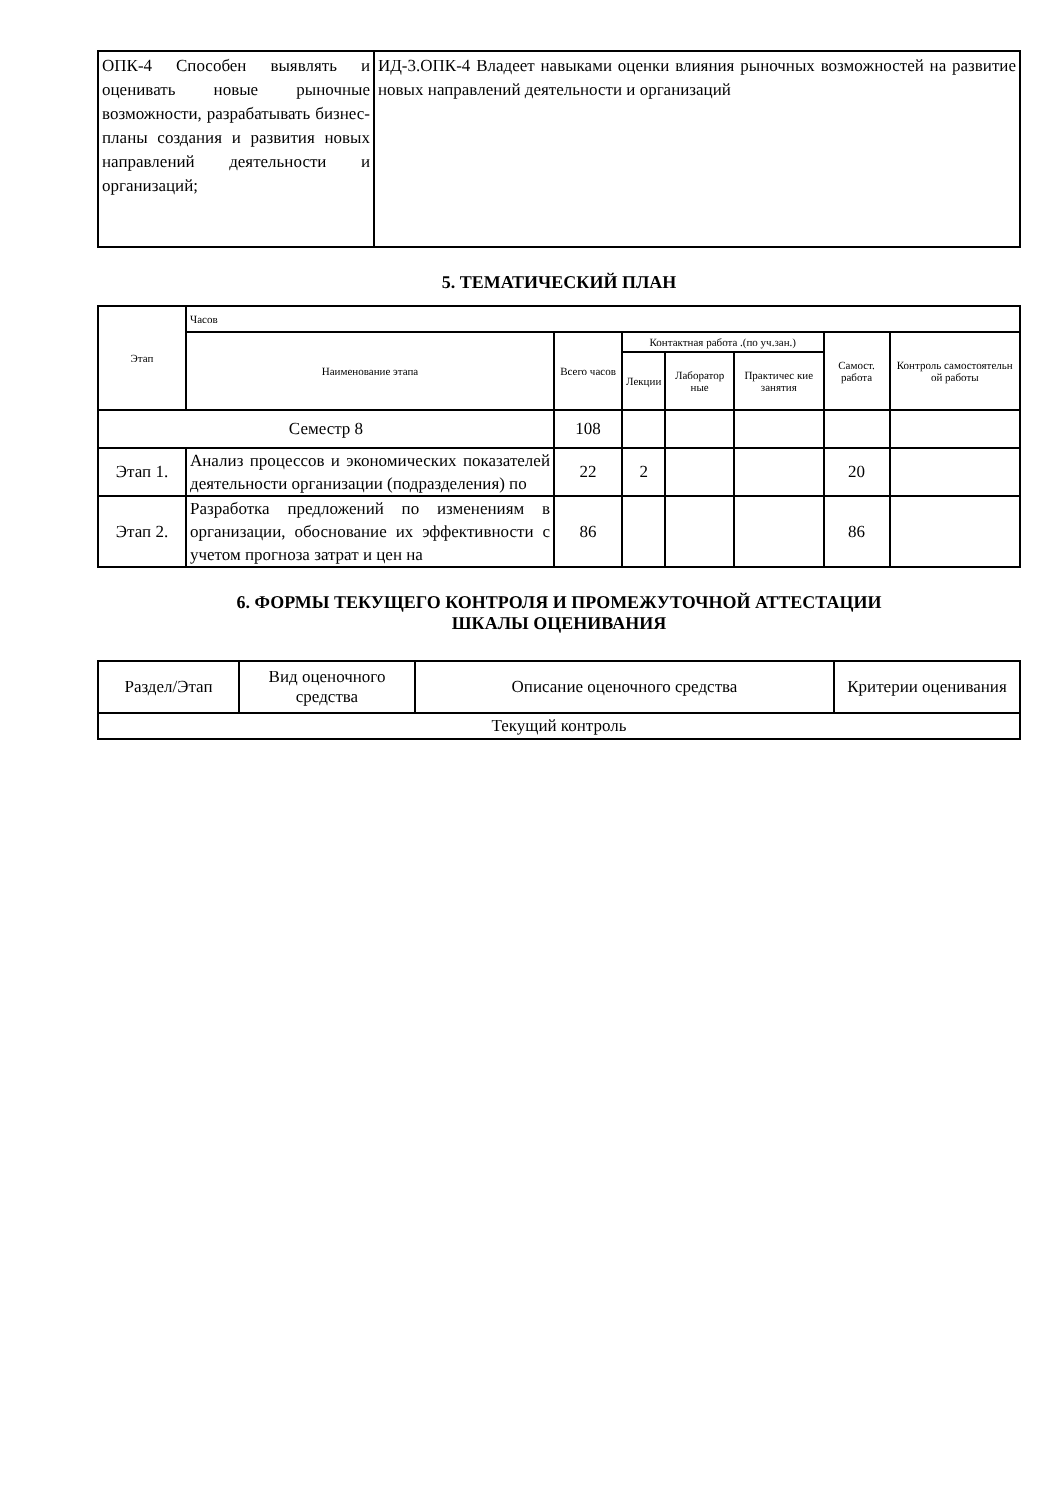| ОПК-4 Способен выявлять и оценивать новые рыночные возможности, разрабатывать бизнес-планы создания и развития новых направлений деятельности и организаций; | ИД-3.ОПК-4 Владеет навыками оценки влияния рыночных возможностей на развитие новых направлений деятельности и организаций |
5. ТЕМАТИЧЕСКИЙ ПЛАН
| Этап | Часов | | | | | | |
| --- | --- | --- | --- | --- | --- | --- | --- |
| | Наименование этапа | Всего часов | Контактная работа .(по уч.зан.) | | | Самост. работа | Контроль самостоятельн ой работы |
| | | | Лекции | Лаборатор ные | Практичес кие занятия | | |
| Семестр 8 | | 108 | | | | | |
| Этап 1. | Анализ процессов и экономических показателей деятельности организации (подразделения) по | 22 | 2 | | | 20 | |
| Этап 2. | Разработка предложений по изменениям в организации, обоснование их эффективности с учетом прогноза затрат и цен на | 86 | | | | 86 | |
6. ФОРМЫ ТЕКУЩЕГО КОНТРОЛЯ И ПРОМЕЖУТОЧНОЙ АТТЕСТАЦИИ
ШКАЛЫ ОЦЕНИВАНИЯ
| Раздел/Этап | Вид оценочного средства | Описание оценочного средства | Критерии оценивания |
| Текущий контроль | | | |